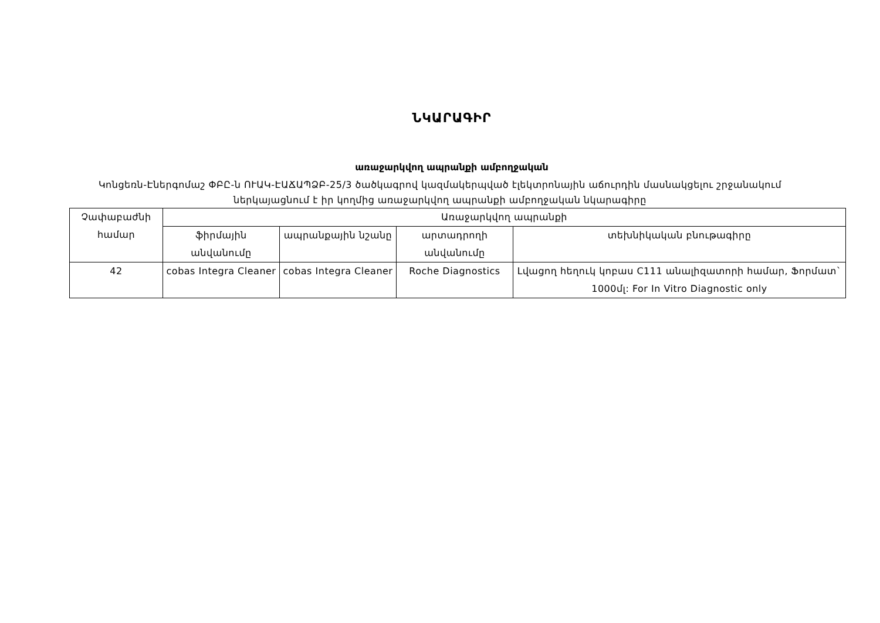ՆԿԱՐԱԳԻՐ
առաջարկվող ապրանքի ամբողջական
Կոնցեռն-Էներգոմաշ ՓԲԸ-ն ՈՒԱԿ-ԷԱՃԱՊՁԲ-25/3 ծածկագրով կազմակերպված էլեկտրոնային աճուրդին մասնակցելու շրջանակում ներկայացնում է իր կողմից առաջարկվող ապրանքի ամբողջական նկարագիրը
| Չափաբաժնի համար | Առաջարկվող ապրանքի | | | |
| --- | --- | --- | --- | --- |
| | ֆիրմային անվանումը | ապրանքային նշանը | արտադրողի անվանումը | տեխնիկական բնութագիրը |
| 42 | cobas Integra Cleaner | cobas Integra Cleaner | Roche Diagnostics | Լվացող հեղուկ կոբաս C111 անալիզատորի համար, Ֆորմատ` 1000մլ: For In Vitro Diagnostic only |